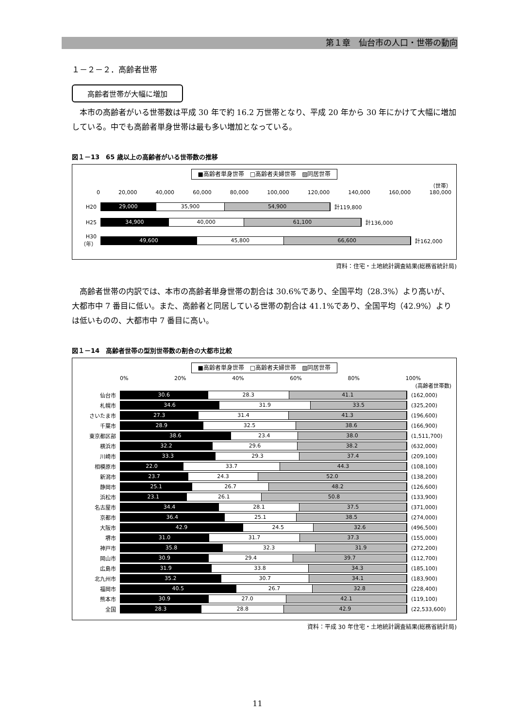第１章　仙台市の人口・世帯の動向
１－２－２．高齢者世帯
高齢者世帯が大幅に増加
　本市の高齢者がいる世帯数は平成 30 年で約 16.2 万世帯となり、平成 20 年から 30 年にかけて大幅に増加している。中でも高齢者単身世帯は最も多い増加となっている。
図１－13　65 歳以上の高齢者がいる世帯数の推移
■高齢者単身世帯　□高齢者夫婦世帯　▨同居世帯
（世帯）
0 20,000 40,000 60,000 80,000 100,000 120,000 140,000 160,000 180,000
H20
29,000 35,900 54,900
計119,800
H25
34,900 40,000 61,100
計136,000
H30
（年）
49,600 45,800 66,600
計162,000
資料：住宅・土地統計調査結果(総務省統計局)
　高齢者世帯の内訳では、本市の高齢者単身世帯の割合は 30.6%であり、全国平均（28.3%）より高いが、大都市中 7 番目に低い。また、高齢者と同居している世帯の割合は 41.1%であり、全国平均（42.9%）よりは低いものの、大都市中 7 番目に高い。
図１－14　高齢者世帯の型別世帯数の割合の大都市比較
■高齢者単身世帯　□高齢者夫婦世帯　▨同居世帯
0% 20% 40% 60% 80% 100%
(高齢者世帯数)
仙台市
30.6 28.3 41.1
(162,000)
札幌市
34.6 31.9 33.5
(325,200)
さいたま市
27.3 31.4 41.3
(196,600)
千葉市
28.9 32.5 38.6
(166,900)
東京都区部
38.6 23.4 38.0
(1,511,700)
横浜市
32.2 29.6 38.2
(632,000)
川崎市
33.3 29.3 37.4
(209,100)
相模原市
22.0 33.7 44.3
(108,100)
新潟市
23.7 24.3 52.0
(138,200)
静岡市
25.1 26.7 48.2
(126,600)
浜松市
23.1 26.1 50.8
(133,900)
名古屋市
34.4 28.1 37.5
(371,000)
京都市
36.4 25.1 38.5
(274,000)
大阪市
42.9 24.5 32.6
(496,500)
堺市
31.0 31.7 37.3
(155,000)
神戸市
35.8 32.3 31.9
(272,200)
岡山市
30.9 29.4 39.7
(112,700)
広島市
31.9 33.8 34.3
(185,100)
北九州市
35.2 30.7 34.1
(183,900)
福岡市
40.5 26.7 32.8
(228,400)
熊本市
30.9 27.0 42.1
(119,100)
全国
28.3 28.8 42.9
(22,533,600)
資料：平成 30 年住宅・土地統計調査結果(総務省統計局)
11